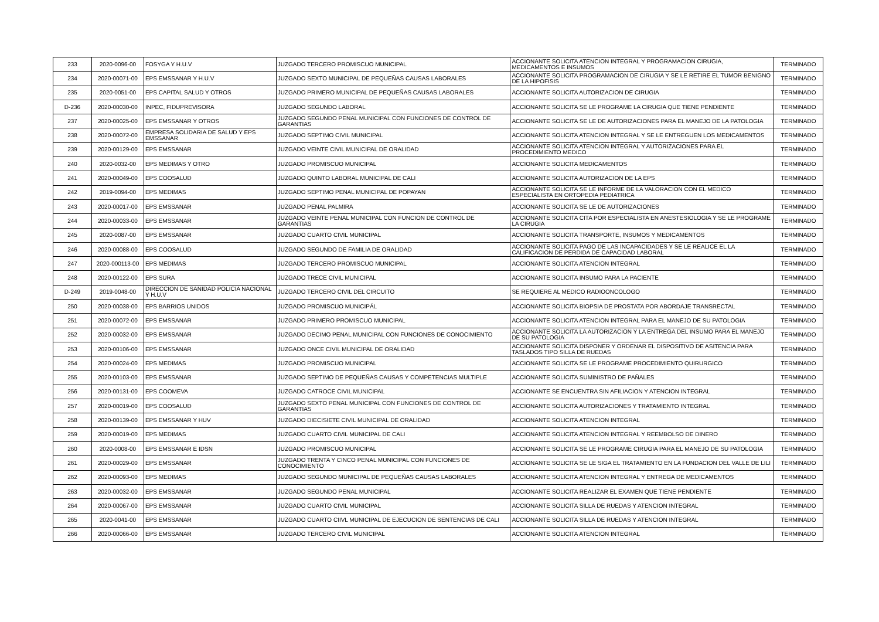| 233 | 2020-0096-00 | FOSYGA Y H.U.V | JUZGADO TERCERO PROMISCUO MUNICIPAL | ACCIONANTE SOLICITA ATENCION INTEGRAL Y PROGRAMACION CIRUGIA, MEDICAMENTOS E INSUMOS | TERMINADO |
| 234 | 2020-00071-00 | EPS EMSSANAR Y H.U.V | JUZGADO SEXTO MUNICIPAL DE PEQUEÑAS CAUSAS LABORALES | ACCIONANTE SOLICITA PROGRAMACION DE CIRUGIA Y SE LE RETIRE EL TUMOR BENIGNO DE LA HIPOFISIS | TERMINADO |
| 235 | 2020-0051-00 | EPS CAPITAL SALUD Y OTROS | JUZGADO PRIMERO MUNICIPAL DE PEQUEÑAS CAUSAS LABORALES | ACCIONANTE SOLICITA AUTORIZACION DE CIRUGIA | TERMINADO |
| D-236 | 2020-00030-00 | INPEC, FIDUPREVISORA | JUZGADO SEGUNDO LABORAL | ACCIONANTE SOLICITA SE LE PROGRAME LA CIRUGIA QUE TIENE PENDIENTE | TERMINADO |
| 237 | 2020-00025-00 | EPS EMSSANAR Y OTROS | JUZGADO SEGUNDO PENAL MUNICIPAL CON FUNCIONES DE CONTROL DE GARANTIAS | ACCIONANTE SOLICITA SE LE DE AUTORIZACIONES PARA EL MANEJO DE LA PATOLOGIA | TERMINADO |
| 238 | 2020-00072-00 | EMPRESA SOLIDARIA DE SALUD Y EPS EMSSANAR | JUZGADO SEPTIMO CIVIL MUNICIPAL | ACCIONANTE SOLICITA ATENCION INTEGRAL Y SE LE ENTREGUEN LOS MEDICAMENTOS | TERMINADO |
| 239 | 2020-00129-00 | EPS EMSSANAR | JUZGADO VEINTE CIVIL MUNICIPAL DE ORALIDAD | ACCIONANTE SOLICITA ATENCION INTEGRAL Y AUTORIZACIONES PARA EL PROCEDIMIENTO MEDICO | TERMINADO |
| 240 | 2020-0032-00 | EPS MEDIMAS Y OTRO | JUZGADO PROMISCUO MUNICIPAL | ACCIONANTE SOLICITA MEDICAMENTOS | TERMINADO |
| 241 | 2020-00049-00 | EPS COOSALUD | JUZGADO QUINTO LABORAL MUNICIPAL DE CALI | ACCIONANTE SOLICITA AUTORIZACION DE LA EPS | TERMINADO |
| 242 | 2019-0094-00 | EPS MEDIMAS | JUZGADO SEPTIMO PENAL MUNICIPAL DE POPAYAN | ACCIONANTE SOLICITA SE LE INFORME DE LA VALORACION CON EL MEDICO ESPECIALISTA EN ORTOPEDIA PEDIATRICA | TERMINADO |
| 243 | 2020-00017-00 | EPS EMSSANAR | JUZGADO PENAL PALMIRA | ACCIONANTE SOLICITA SE LE DE AUTORIZACIONES | TERMINADO |
| 244 | 2020-00033-00 | EPS EMSSANAR | JUZGADO VEINTE PENAL MUNICIPAL CON FUNCION DE CONTROL DE GARANTIAS | ACCIONANTE SOLICITA CITA POR ESPECIALISTA EN ANESTESIOLOGIA Y SE LE PROGRAME LA CIRUGIA | TERMINADO |
| 245 | 2020-0087-00 | EPS EMSSANAR | JUZGADO CUARTO CIVIL MUNICIPAL | ACCIONANTE SOLICITA TRANSPORTE, INSUMOS Y MEDICAMENTOS | TERMINADO |
| 246 | 2020-00088-00 | EPS COOSALUD | JUZGADO SEGUNDO DE FAMILIA DE ORALIDAD | ACCIONANTE SOLICITA PAGO DE LAS INCAPACIDADES Y SE LE REALICE EL LA CALIFICACION DE PERDIDA DE CAPACIDAD LABORAL | TERMINADO |
| 247 | 2020-000113-00 | EPS MEDIMAS | JUZGADO TERCERO PROMISCUO MUNICIPAL | ACCIONANTE SOLICITA ATENCION INTEGRAL | TERMINADO |
| 248 | 2020-00122-00 | EPS SURA | JUZGADO TRECE CIVIL MUNICIPAL | ACCIONANTE SOLICITA INSUMO PARA LA PACIENTE | TERMINADO |
| D-249 | 2019-0048-00 | DIRECCION DE SANIDAD POLICIA NACIONAL Y H.U.V | JUZGADO TERCERO CIVIL DEL CIRCUITO | SE REQUIERE AL MEDICO RADIOONCOLOGO | TERMINADO |
| 250 | 2020-00038-00 | EPS BARRIOS UNIDOS | JUZGADO PROMISCUO MUNICIPÁL | ACCIONANTE SOLICITA BIOPSIA DE PROSTATA POR ABORDAJE TRANSRECTAL | TERMINADO |
| 251 | 2020-00072-00 | EPS EMSSANAR | JUZGADO PRIMERO PROMISCUO MUNICIPAL | ACCIONANTE SOLICITA ATENCION INTEGRAL PARA EL MANEJO DE SU PATOLOGIA | TERMINADO |
| 252 | 2020-00032-00 | EPS EMSSANAR | JUZGADO DECIMO PENAL MUNICIPAL CON FUNCIONES DE CONOCIMIENTO | ACCIONANTE SOLICITA LA AUTORIZACION Y LA ENTREGA DEL INSUMO PARA EL MANEJO DE SU PATOLOGIA | TERMINADO |
| 253 | 2020-00106-00 | EPS EMSSANAR | JUZGADO ONCE CIVIL MUNICIPAL DE ORALIDAD | ACCIONANTE SOLICITA DISPONER Y ORDENAR EL DISPOSITIVO DE ASITENCIA PARA TASLADOS TIPO SILLA DE RUEDAS | TERMINADO |
| 254 | 2020-00024-00 | EPS MEDIMAS | JUZGADO PROMISCUO MUNICIPAL | ACCIONANTE SOLICITA SE LE PROGRAME PROCEDIMIENTO QUIRURGICO | TERMINADO |
| 255 | 2020-00103-00 | EPS EMSSANAR | JUZGADO SEPTIMO DE PEQUEÑAS CAUSAS Y COMPETENCIAS MULTIPLE | ACCIONANTE SOLICITA SUMINISTRO DE PAÑALES | TERMINADO |
| 256 | 2020-00131-00 | EPS COOMEVA | JUZGADO CATROCE CIVIL MUNICIPAL | ACCIONANTE SE ENCUENTRA SIN AFILIACION Y ATENCION INTEGRAL | TERMINADO |
| 257 | 2020-00019-00 | EPS COOSALUD | JUZGADO SEXTO PENAL MUNICIPAL CON FUNCIONES DE CONTROL DE GARANTIAS | ACCIONANTE SOLICITA AUTORIZACIONES Y TRATAMIENTO INTEGRAL | TERMINADO |
| 258 | 2020-00139-00 | EPS EMSSANAR Y HUV | JUZGADO DIECISIETE CIVIL MUNICIPAL DE ORALIDAD | ACCIONANTE SOLICITA ATENCION INTEGRAL | TERMINADO |
| 259 | 2020-00019-00 | EPS MEDIMAS | JUZGADO CUARTO CIVIL MUNICIPAL DE CALI | ACCIONANTE SOLICITA ATENCION INTEGRAL Y REEMBOLSO DE DINERO | TERMINADO |
| 260 | 2020-0008-00 | EPS EMSSANAR E IDSN | JUZGADO PROMISCUO MUNICIPAL | ACCIONANTE SOLICITA SE LE PROGRAME CIRUGIA PARA EL MANEJO DE SU PATOLOGIA | TERMINADO |
| 261 | 2020-00029-00 | EPS EMSSANAR | JUZGADO TRENTA Y CINCO PENAL MUNICIPAL CON FUNCIONES DE CONOCIMIENTO | ACCIONANTE SOLICITA SE LE SIGA EL TRATAMIENTO EN LA FUNDACION DEL VALLE DE LILI | TERMINADO |
| 262 | 2020-00093-00 | EPS MEDIMAS | JUZGADO SEGUNDO MUNICIPAL DE PEQUEÑAS CAUSAS LABORALES | ACCIONANTE SOLICITA ATENCION INTEGRAL Y ENTREGA DE MEDICAMENTOS | TERMINADO |
| 263 | 2020-00032-00 | EPS EMSSANAR | JUZGADO SEGUNDO PENAL MUNICIPAL | ACCIONANTE SOLICITA REALIZAR EL EXAMEN QUE TIENE PENDIENTE | TERMINADO |
| 264 | 2020-00067-00 | EPS EMSSANAR | JUZGADO CUARTO CIVIL MUNICIPAL | ACCIONANTE SOLICITA SILLA DE RUEDAS Y ATENCION INTEGRAL | TERMINADO |
| 265 | 2020-0041-00 | EPS EMSSANAR | JUZGADO CUARTO CIIVL MUNICIPAL DE EJECUCION DE SENTENCIAS DE CALI | ACCIONANTE SOLICITA SILLA DE RUEDAS Y ATENCION INTEGRAL | TERMINADO |
| 266 | 2020-00066-00 | EPS EMSSANAR | JUZGADO TERCERO CIVIL MUNICIPAL | ACCIONANTE SOLICITA ATENCION INTEGRAL | TERMINADO |